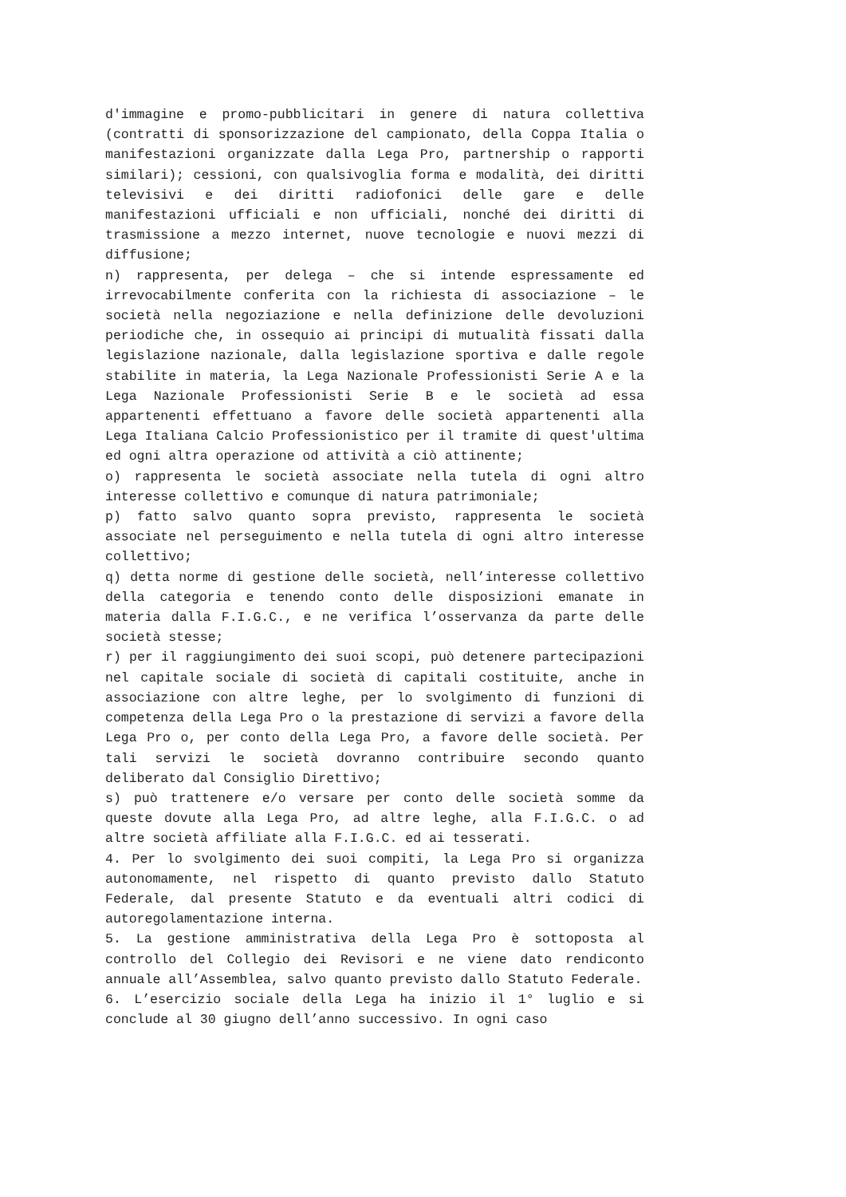d'immagine e promo-pubblicitari in genere di natura collettiva (contratti di sponsorizzazione del campionato, della Coppa Italia o manifestazioni organizzate dalla Lega Pro, partnership o rapporti similari); cessioni, con qualsivoglia forma e modalità, dei diritti televisivi e dei diritti radiofonici delle gare e delle manifestazioni ufficiali e non ufficiali, nonché dei diritti di trasmissione a mezzo internet, nuove tecnologie e nuovi mezzi di diffusione;
n) rappresenta, per delega – che si intende espressamente ed irrevocabilmente conferita con la richiesta di associazione – le società nella negoziazione e nella definizione delle devoluzioni periodiche che, in ossequio ai principi di mutualità fissati dalla legislazione nazionale, dalla legislazione sportiva e dalle regole stabilite in materia, la Lega Nazionale Professionisti Serie A e la Lega Nazionale Professionisti Serie B e le società ad essa appartenenti effettuano a favore delle società appartenenti alla Lega Italiana Calcio Professionistico per il tramite di quest'ultima ed ogni altra operazione od attività a ciò attinente;
o) rappresenta le società associate nella tutela di ogni altro interesse collettivo e comunque di natura patrimoniale;
p) fatto salvo quanto sopra previsto, rappresenta le società associate nel perseguimento e nella tutela di ogni altro interesse collettivo;
q) detta norme di gestione delle società, nell’interesse collettivo della categoria e tenendo conto delle disposizioni emanate in materia dalla F.I.G.C., e ne verifica l’osservanza da parte delle società stesse;
r) per il raggiungimento dei suoi scopi, può detenere partecipazioni nel capitale sociale di società di capitali costituite, anche in associazione con altre leghe, per lo svolgimento di funzioni di competenza della Lega Pro o la prestazione di servizi a favore della Lega Pro o, per conto della Lega Pro, a favore delle società. Per tali servizi le società dovranno contribuire secondo quanto deliberato dal Consiglio Direttivo;
s) può trattenere e/o versare per conto delle società somme da queste dovute alla Lega Pro, ad altre leghe, alla F.I.G.C. o ad altre società affiliate alla F.I.G.C. ed ai tesserati.
4. Per lo svolgimento dei suoi compiti, la Lega Pro si organizza autonomamente, nel rispetto di quanto previsto dallo Statuto Federale, dal presente Statuto e da eventuali altri codici di autoregolamentazione interna.
5. La gestione amministrativa della Lega Pro è sottoposta al controllo del Collegio dei Revisori e ne viene dato rendiconto annuale all’Assemblea, salvo quanto previsto dallo Statuto Federale.
6. L’esercizio sociale della Lega ha inizio il 1° luglio e si conclude al 30 giugno dell’anno successivo. In ogni caso